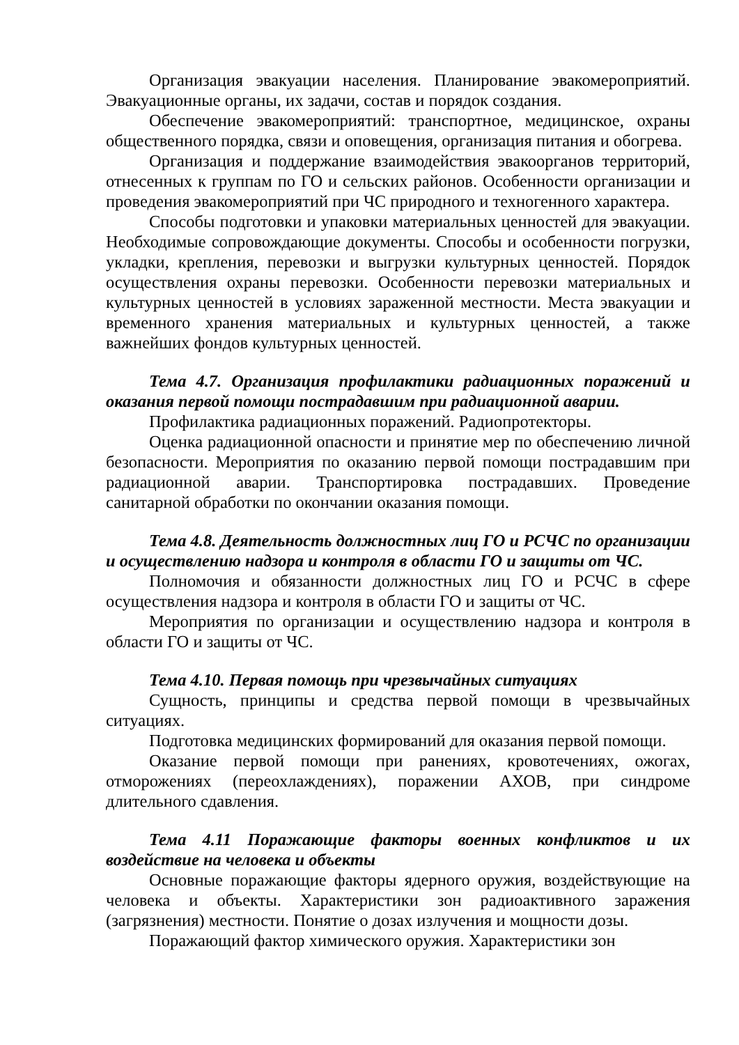Организация эвакуации населения. Планирование эвакомероприятий. Эвакуационные органы, их задачи, состав и порядок создания.
Обеспечение эвакомероприятий: транспортное, медицинское, охраны общественного порядка, связи и оповещения, организация питания и обогрева.
Организация и поддержание взаимодействия эвакоорганов территорий, отнесенных к группам по ГО и сельских районов. Особенности организации и проведения эвакомероприятий при ЧС природного и техногенного характера.
Способы подготовки и упаковки материальных ценностей для эвакуации. Необходимые сопровождающие документы. Способы и особенности погрузки, укладки, крепления, перевозки и выгрузки культурных ценностей. Порядок осуществления охраны перевозки. Особенности перевозки материальных и культурных ценностей в условиях зараженной местности. Места эвакуации и временного хранения материальных и культурных ценностей, а также важнейших фондов культурных ценностей.
Тема 4.7. Организация профилактики радиационных поражений и оказания первой помощи пострадавшим при радиационной аварии.
Профилактика радиационных поражений. Радиопротекторы.
Оценка радиационной опасности и принятие мер по обеспечению личной безопасности. Мероприятия по оказанию первой помощи пострадавшим при радиационной аварии. Транспортировка пострадавших. Проведение санитарной обработки по окончании оказания помощи.
Тема 4.8. Деятельность должностных лиц ГО и РСЧС по организации и осуществлению надзора и контроля в области ГО и защиты от ЧС.
Полномочия и обязанности должностных лиц ГО и РСЧС в сфере осуществления надзора и контроля в области ГО и защиты от ЧС.
Мероприятия по организации и осуществлению надзора и контроля в области ГО и защиты от ЧС.
Тема 4.10. Первая помощь при чрезвычайных ситуациях
Сущность, принципы и средства первой помощи в чрезвычайных ситуациях.
Подготовка медицинских формирований для оказания первой помощи.
Оказание первой помощи при ранениях, кровотечениях, ожогах, отморожениях (переохлаждениях), поражении АХОВ, при синдроме длительного сдавления.
Тема 4.11 Поражающие факторы военных конфликтов и их воздействие на человека и объекты
Основные поражающие факторы ядерного оружия, воздействующие на человека и объекты. Характеристики зон радиоактивного заражения (загрязнения) местности. Понятие о дозах излучения и мощности дозы.
Поражающий фактор химического оружия. Характеристики зон